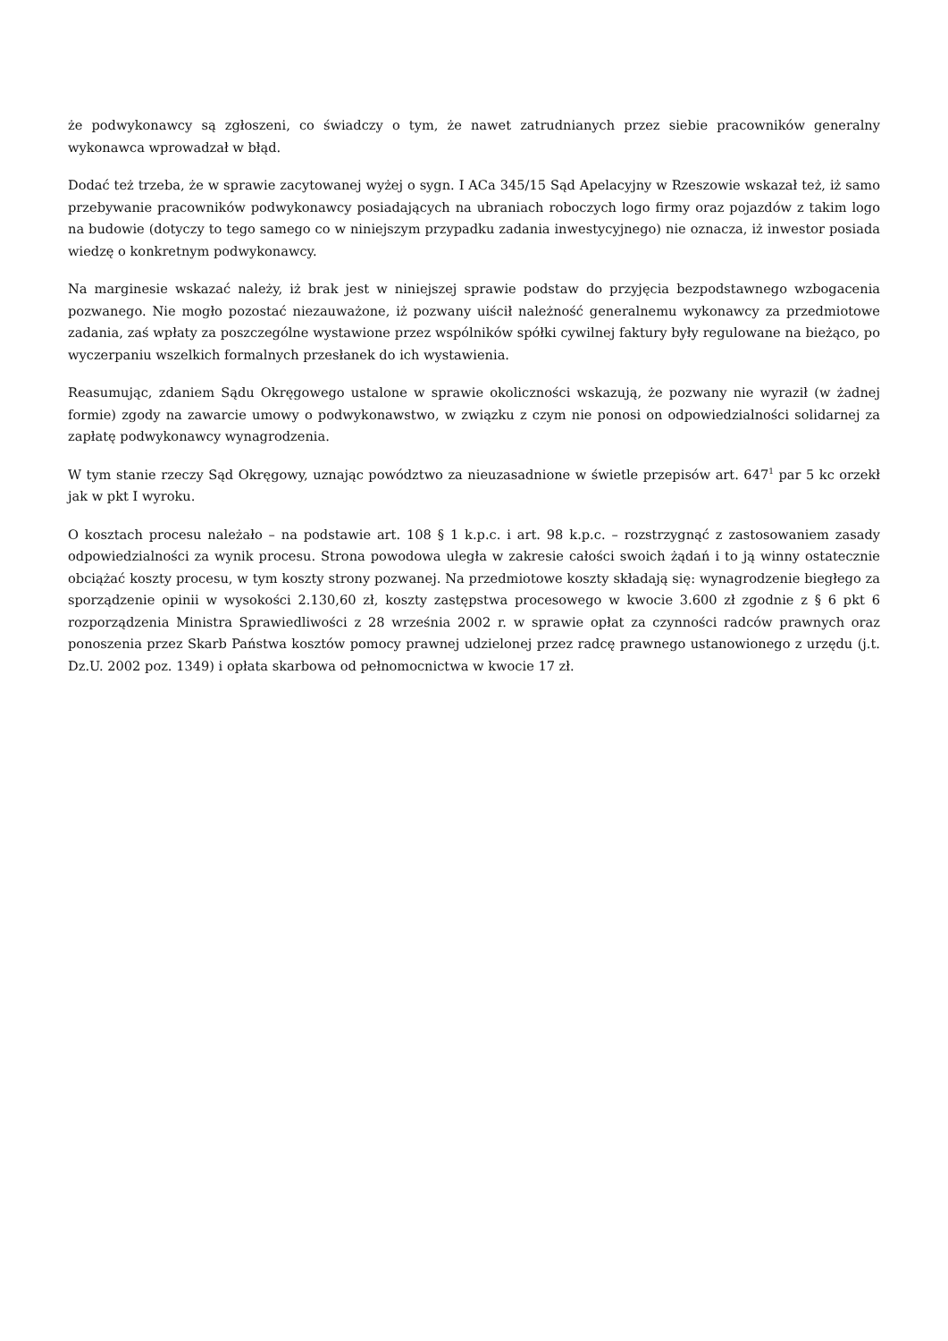że podwykonawcy są zgłoszeni, co świadczy o tym, że nawet zatrudnianych przez siebie pracowników generalny wykonawca wprowadzał w błąd.
Dodać też trzeba, że w sprawie zacytowanej wyżej o sygn. I ACa 345/15 Sąd Apelacyjny w Rzeszowie wskazał też, iż samo przebywanie pracowników podwykonawcy posiadających na ubraniach roboczych logo firmy oraz pojazdów z takim logo na budowie (dotyczy to tego samego co w niniejszym przypadku zadania inwestycyjnego) nie oznacza, iż inwestor posiada wiedzę o konkretnym podwykonawcy.
Na marginesie wskazać należy, iż brak jest w niniejszej sprawie podstaw do przyjęcia bezpodstawnego wzbogacenia pozwanego. Nie mogło pozostać niezauważone, iż pozwany uiścił należność generalnemu wykonawcy za przedmiotowe zadania, zaś wpłaty za poszczególne wystawione przez wspólników spółki cywilnej faktury były regulowane na bieżąco, po wyczerpaniu wszelkich formalnych przesłanek do ich wystawienia.
Reasumując, zdaniem Sądu Okręgowego ustalone w sprawie okoliczności wskazują, że pozwany nie wyraził (w żadnej formie) zgody na zawarcie umowy o podwykonawstwo, w związku z czym nie ponosi on odpowiedzialności solidarnej za zapłatę podwykonawcy wynagrodzenia.
W tym stanie rzeczy Sąd Okręgowy, uznając powództwo za nieuzasadnione w świetle przepisów art. 647<sup>1</sup> par 5 kc orzekł jak w pkt I wyroku.
O kosztach procesu należało – na podstawie art. 108 § 1 k.p.c. i art. 98 k.p.c. – rozstrzygnąć z zastosowaniem zasady odpowiedzialności za wynik procesu. Strona powodowa uległa w zakresie całości swoich żądań i to ją winny ostatecznie obciążać koszty procesu, w tym koszty strony pozwanej. Na przedmiotowe koszty składają się: wynagrodzenie biegłego za sporządzenie opinii w wysokości 2.130,60 zł, koszty zastępstwa procesowego w kwocie 3.600 zł zgodnie z § 6 pkt 6 rozporządzenia Ministra Sprawiedliwości z 28 września 2002 r. w sprawie opłat za czynności radców prawnych oraz ponoszenia przez Skarb Państwa kosztów pomocy prawnej udzielonej przez radcę prawnego ustanowionego z urzędu (j.t. Dz.U. 2002 poz. 1349) i opłata skarbowa od pełnomocnictwa w kwocie 17 zł.